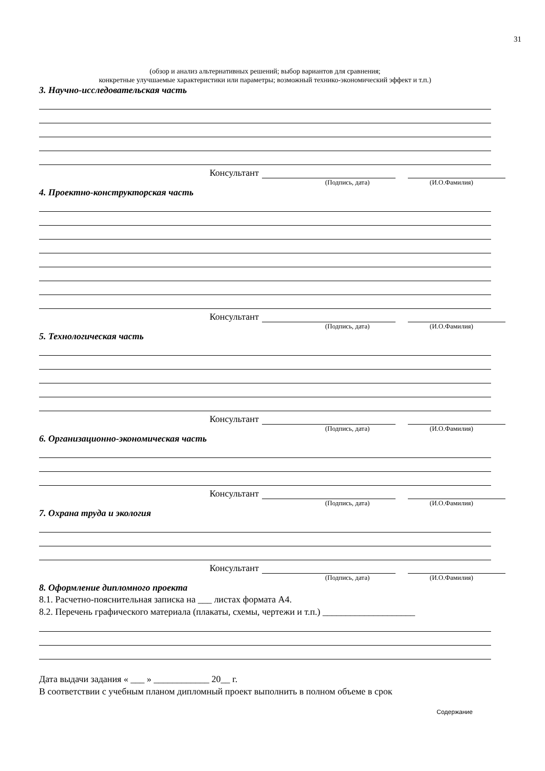31
(обзор и анализ альтернативных решений; выбор вариантов для сравнения;
конкретные улучшаемые характеристики или параметры; возможный технико-экономический эффект и т.п.)
3. Научно-исследовательская часть
Консультант
(Подпись, дата) (И.О.Фамилия)
4. Проектно-конструкторская часть
Консультант
(Подпись, дата) (И.О.Фамилия)
5. Технологическая часть
Консультант
(Подпись, дата) (И.О.Фамилия)
6. Организационно-экономическая часть
Консультант
(Подпись, дата) (И.О.Фамилия)
7. Охрана труда и экология
Консультант
(Подпись, дата) (И.О.Фамилия)
8. Оформление дипломного проекта
8.1. Расчетно-пояснительная записка на ___ листах формата А4.
8.2. Перечень графического материала (плакаты, схемы, чертежи и т.п.) ____________________
Дата выдачи задания « ___ » ____________ 20__ г.
В соответствии с учебным планом дипломный проект выполнить в полном объеме в срок
Содержание